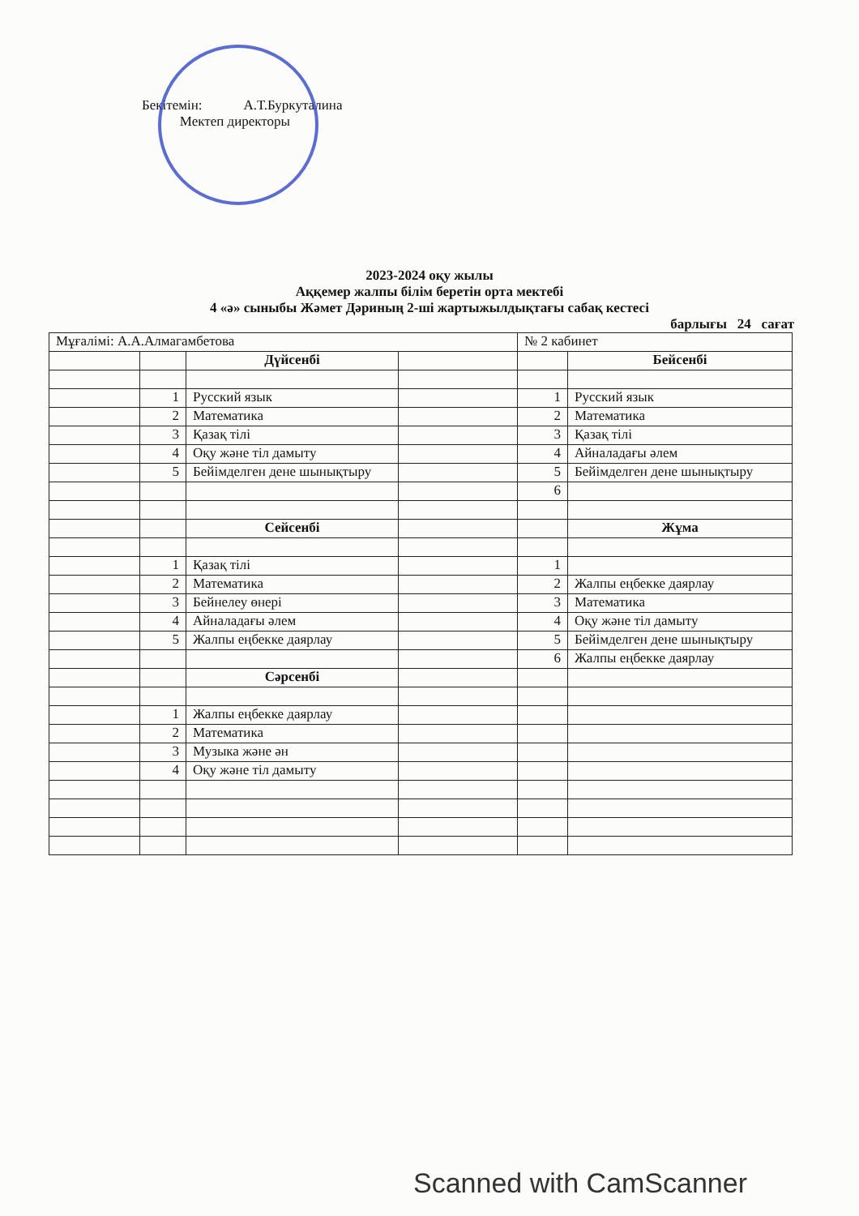Бекітемін: А.Т.Буркуталина
Мектеп директоры
2023-2024 оқу жылы
Аққемер жалпы білім беретін орта мектебі
4 «ә» сыныбы Жәмет Дәриның 2-ші жартыжылдықтағы сабақ кестесі
барлығы 24 сағат
| Мұғалімі: А.А.Алмагамбетова | | | | № 2 кабинет | |
| | | Дүйсенбі | | | Бейсенбі |
| | 1 | Русский язык | | 1 | Русский язык |
| | 2 | Математика | | 2 | Математика |
| | 3 | Қазақ тілі | | 3 | Қазақ тілі |
| | 4 | Оқу және тіл дамыту | | 4 | Айналадағы әлем |
| | 5 | Бейімделген дене шынықтыру | | 5 | Бейімделген дене шынықтыру |
| | | | | 6 | |
| | | Сейсенбі | | | Жұма |
| | 1 | Қазақ тілі | | 1 | |
| | 2 | Математика | | 2 | Жалпы еңбекке даярлау |
| | 3 | Бейнелеу өнері | | 3 | Математика |
| | 4 | Айналадағы әлем | | 4 | Оқу және тіл дамыту |
| | 5 | Жалпы еңбекке даярлау | | 5 | Бейімделген дене шынықтыру |
| | | | | 6 | Жалпы еңбекке даярлау |
| | | Сәрсенбі | | | |
| | 1 | Жалпы еңбекке даярлау | | | |
| | 2 | Математика | | | |
| | 3 | Музыка және ән | | | |
| | 4 | Оқу және тіл дамыту | | | |
Scanned with CamScanner